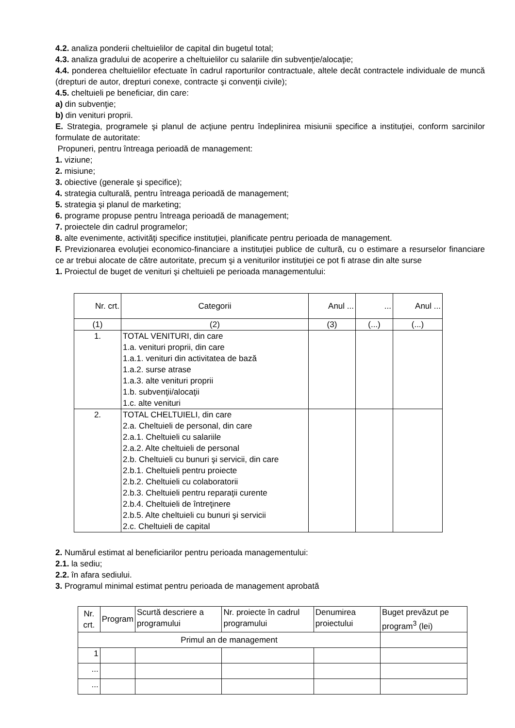4.2. analiza ponderii cheltuielilor de capital din bugetul total;
4.3. analiza gradului de acoperire a cheltuielilor cu salariile din subvenţie/alocaţie;
4.4. ponderea cheltuielilor efectuate în cadrul raporturilor contractuale, altele decât contractele individuale de muncă (drepturi de autor, drepturi conexe, contracte şi convenţii civile);
4.5. cheltuieli pe beneficiar, din care:
a) din subvenţie;
b) din venituri proprii.
E. Strategia, programele şi planul de acţiune pentru îndeplinirea misiunii specifice a instituţiei, conform sarcinilor formulate de autoritate:
Propuneri, pentru întreaga perioadă de management:
1. viziune;
2. misiune;
3. obiective (generale şi specifice);
4. strategia culturală, pentru întreaga perioadă de management;
5. strategia şi planul de marketing;
6. programe propuse pentru întreaga perioadă de management;
7. proiectele din cadrul programelor;
8. alte evenimente, activităţi specifice instituţiei, planificate pentru perioada de management.
F. Previzionarea evoluţiei economico-financiare a instituţiei publice de cultură, cu o estimare a resurselor financiare ce ar trebui alocate de către autoritate, precum şi a veniturilor instituţiei ce pot fi atrase din alte surse
1. Proiectul de buget de venituri şi cheltuieli pe perioada managementului:
| Nr. crt. | Categorii | Anul ... | ... | Anul ... |
| --- | --- | --- | --- | --- |
| (1) | (2) | (3) | (...) | (...) |
| 1. | TOTAL VENITURI, din care 1.a. venituri proprii, din care 1.a.1. venituri din activitatea de bază 1.a.2. surse atrase 1.a.3. alte venituri proprii 1.b. subvenţii/alocaţii 1.c. alte venituri | | | |
| 2. | TOTAL CHELTUIELI, din care 2.a. Cheltuieli de personal, din care 2.a.1. Cheltuieli cu salariile 2.a.2. Alte cheltuieli de personal 2.b. Cheltuieli cu bunuri şi servicii, din care 2.b.1. Cheltuieli pentru proiecte 2.b.2. Cheltuieli cu colaboratorii 2.b.3. Cheltuieli pentru reparaţii curente 2.b.4. Cheltuieli de întreţinere 2.b.5. Alte cheltuieli cu bunuri şi servicii 2.c. Cheltuieli de capital | | | |
2. Numărul estimat al beneficiarilor pentru perioada managementului:
2.1. la sediu;
2.2. în afara sediului.
3. Programul minimal estimat pentru perioada de management aprobată
| Nr. crt. | Program | Scurtă descriere a programului | Nr. proiecte în cadrul programului | Denumirea proiectului | Buget prevăzut pe program<sup>3</sup> (lei) |
| --- | --- | --- | --- | --- | --- |
| Primul an de management | | | | | |
| 1 | | | | | |
| ... | | | | | |
| ... | | | | | |